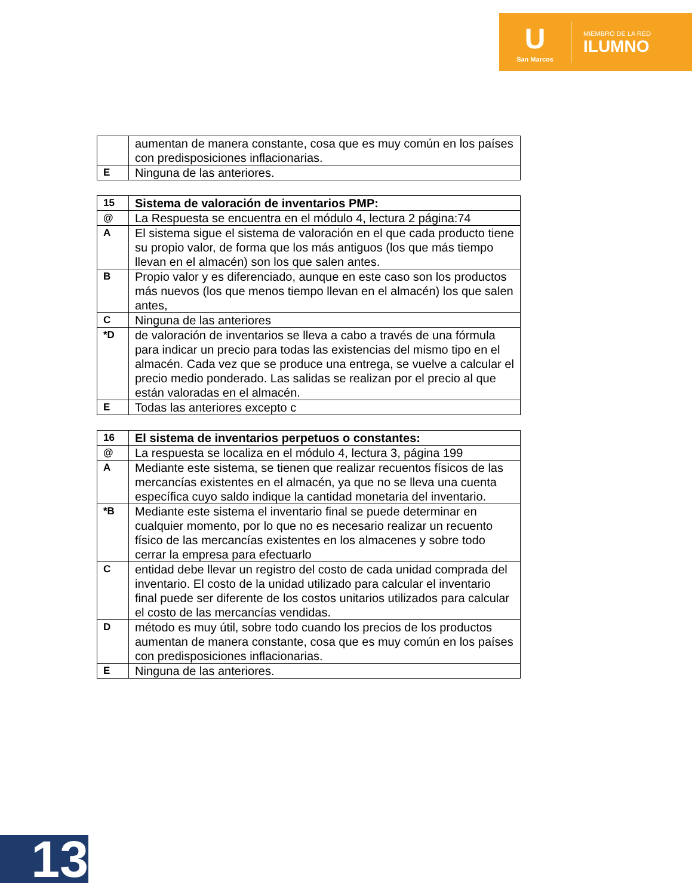U
San Marcos
MIEMBRO DE LA RED
ILUMNO
| | aumentan de manera constante, cosa que es muy común en los países con predisposiciones inflacionarias. |
| E | Ninguna de las anteriores. |
| 15 | Sistema de valoración de inventarios PMP: |
| @ | La Respuesta se encuentra en el módulo 4, lectura 2 página:74 |
| A | El sistema sigue el sistema de valoración en el que cada producto tiene su propio valor, de forma que los más antiguos (los que más tiempo llevan en el almacén) son los que salen antes. |
| B | Propio valor y es diferenciado, aunque en este caso son los productos más nuevos (los que menos tiempo llevan en el almacén) los que salen antes, |
| C | Ninguna de las anteriores |
| *D | de valoración de inventarios se lleva a cabo a través de una fórmula para indicar un precio para todas las existencias del mismo tipo en el almacén. Cada vez que se produce una entrega, se vuelve a calcular el precio medio ponderado. Las salidas se realizan por el precio al que están valoradas en el almacén. |
| E | Todas las anteriores excepto c |
| 16 | El sistema de inventarios perpetuos o constantes: |
| @ | La respuesta se localiza en el módulo 4, lectura 3, página 199 |
| A | Mediante este sistema, se tienen que realizar recuentos físicos de las mercancías existentes en el almacén, ya que no se lleva una cuenta específica cuyo saldo indique la cantidad monetaria del inventario. |
| *B | Mediante este sistema el inventario final se puede determinar en cualquier momento, por lo que no es necesario realizar un recuento físico de las mercancías existentes en los almacenes y sobre todo cerrar la empresa para efectuarlo |
| C | entidad debe llevar un registro del costo de cada unidad comprada del inventario. El costo de la unidad utilizado para calcular el inventario final puede ser diferente de los costos unitarios utilizados para calcular el costo de las mercancías vendidas. |
| D | método es muy útil, sobre todo cuando los precios de los productos aumentan de manera constante, cosa que es muy común en los países con predisposiciones inflacionarias. |
| E | Ninguna de las anteriores. |
13